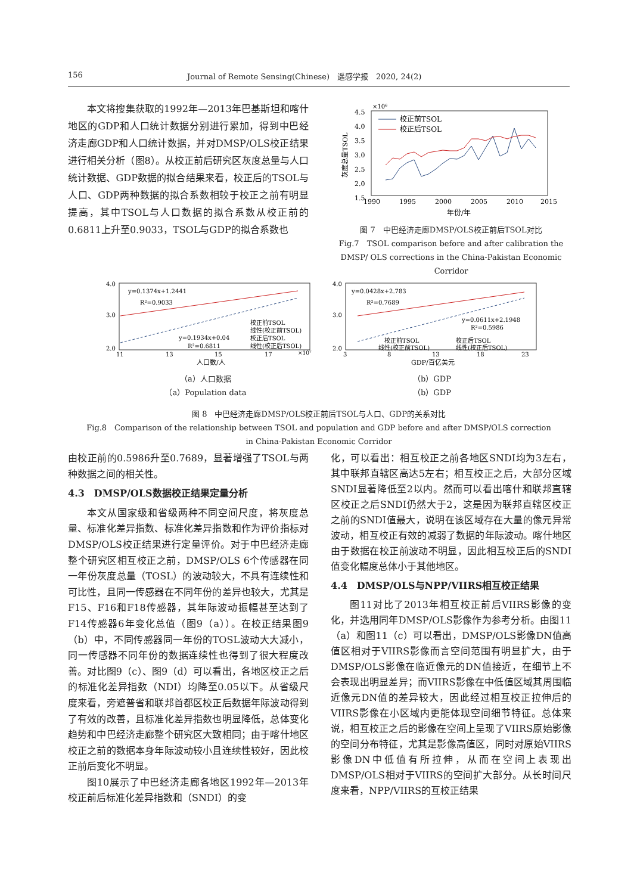156 Journal of Remote Sensing(Chinese)　遥感学报　2020, 24(2)
本文将搜集获取的1992年—2013年巴基斯坦和喀什地区的GDP和人口统计数据分别进行累加，得到中巴经济走廊GDP和人口统计数据，并对DMSP/OLS校正结果进行相关分析（图8）。从校正前后研究区灰度总量与人口统计数据、GDP数据的拟合结果来看，校正后的TSOL与人口、GDP两种数据的拟合系数相较于校正之前有明显提高，其中TSOL与人口数据的拟合系数从校正前的0.6811上升至0.9033，TSOL与GDP的拟合系数也
×10⁶
4.5
4.0
3.5
3.0
2.5
2.0
1.5
1990
1995
2000
2005
2010
2015
年份/年
灰度总量TSOL
校正前TSOL
校正后TSOL
图 7　中巴经济走廊DMSP/OLS校正前后TSOL对比
Fig.7　TSOL comparison before and after calibration the DMSP/ OLS corrections in the China-Pakistan Economic Corridor
y=0.1374x+1.2441
R²=0.9033
y=0.1934x+0.04
R²=0.6811
校正前TSOL
线性(校正前TSOL)
校正后TSOL
线性(校正后TSOL)
4.0
3.0
2.0
11
13
15
17
×10⁷
人口数/人
（a）人口数据
（a）Population data
y=0.0428x+2.783
R²=0.7689
y=0.0611x+2.1948
R²=0.5986
校正前TSOL
校正后TSOL
线性(校正前TSOL)
线性(校正后TSOL)
4.0
3.0
2.0
3
8
13
18
23
GDP/百亿美元
（b）GDP
（b）GDP
图 8　中巴经济走廊DMSP/OLS校正前后TSOL与人口、GDP的关系对比
Fig.8　Comparison of the relationship between TSOL and population and GDP before and after DMSP/OLS correction
in China-Pakistan Economic Corridor
由校正前的0.5986升至0.7689，显著增强了TSOL与两种数据之间的相关性。
4.3　DMSP/OLS数据校正结果定量分析
本文从国家级和省级两种不同空间尺度，将灰度总量、标准化差异指数、标准化差异指数和作为评价指标对DMSP/OLS校正结果进行定量评价。对于中巴经济走廊整个研究区相互校正之前，DMSP/OLS 6个传感器在同一年份灰度总量（TOSL）的波动较大，不具有连续性和可比性，且同一传感器在不同年份的差异也较大，尤其是F15、F16和F18传感器，其年际波动振幅甚至达到了F14传感器6年变化总值（图9（a））。在校正结果图9（b）中，不同传感器同一年份的TOSL波动大大减小，同一传感器不同年份的数据连续性也得到了很大程度改善。对比图9（c）、图9（d）可以看出，各地区校正之后的标准化差异指数（NDI）均降至0.05以下。从省级尺度来看，旁遮普省和联邦首都区校正后数据年际波动得到了有效的改善，且标准化差异指数也明显降低，总体变化趋势和中巴经济走廊整个研究区大致相同；由于喀什地区校正之前的数据本身年际波动较小且连续性较好，因此校正前后变化不明显。
图10展示了中巴经济走廊各地区1992年—2013年校正前后标准化差异指数和（SNDI）的变
化，可以看出：相互校正之前各地区SNDI均为3左右，其中联邦直辖区高达5左右；相互校正之后，大部分区域SNDI显著降低至2以内。然而可以看出喀什和联邦直辖区校正之后SNDI仍然大于2，这是因为联邦直辖区校正之前的SNDI值最大，说明在该区域存在大量的像元异常波动，相互校正有效的减弱了数据的年际波动。喀什地区由于数据在校正前波动不明显，因此相互校正后的SNDI值变化幅度总体小于其他地区。
4.4　DMSP/OLS与NPP/VIIRS相互校正结果
图11对比了2013年相互校正前后VIIRS影像的变化，并选用同年DMSP/OLS影像作为参考分析。由图11（a）和图11（c）可以看出，DMSP/OLS影像DN值高值区相对于VIIRS影像而言空间范围有明显扩大，由于DMSP/OLS影像在临近像元的DN值接近，在细节上不会表现出明显差异；而VIIRS影像在中低值区域其周围临近像元DN值的差异较大，因此经过相互校正拉伸后的VIIRS影像在小区域内更能体现空间细节特征。总体来说，相互校正之后的影像在空间上呈现了VIIRS原始影像的空间分布特征，尤其是影像高值区，同时对原始VIIRS影像DN中低值有所拉伸，从而在空间上表现出DMSP/OLS相对于VIIRS的空间扩大部分。从长时间尺度来看，NPP/VIIRS的互校正结果